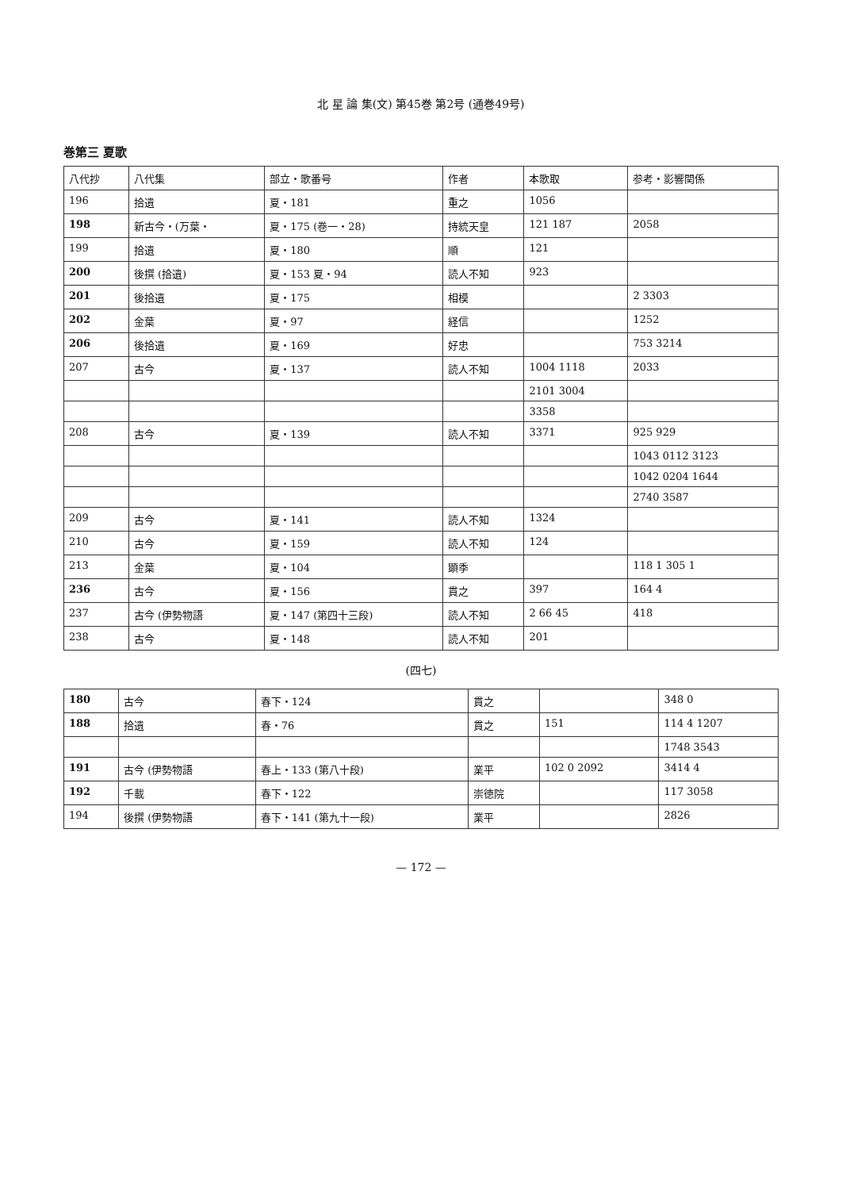北 星 論 集(文) 第45巻 第2号 (通巻49号)
巻第三 夏歌
| 八代抄 | 八代集 | 部立・歌番号 | 作者 | 本歌取 | 参考・影響関係 |
| --- | --- | --- | --- | --- | --- |
| 196 | 拾遺 | 夏・181 | 重之 | 1056 | |
| 198 | 新古今・(万葉・ | 夏・175 (巻一・28) | 持統天皇 | 121 187 | 2058 |
| 199 | 拾遺 | 夏・180 | 順 | 121 | |
| 200 | 後撰 (拾遺) | 夏・153 夏・94 | 読人不知 | 923 | |
| 201 | 後拾遺 | 夏・175 | 相模 | | 2 3303 |
| 202 | 金葉 | 夏・97 | 経信 | | 1252 |
| 206 | 後拾遺 | 夏・169 | 好忠 | | 753 3214 |
| 207 | 古今 | 夏・137 | 読人不知 | 1004 1118 | 2033 |
| | | | | 2101 3004 | |
| | | | | 3358 | |
| 208 | 古今 | 夏・139 | 読人不知 | 3371 | 925 929 |
| | | | | | 1043 0112 3123 |
| | | | | | 1042 0204 1644 |
| | | | | | 2740 3587 |
| 209 | 古今 | 夏・141 | 読人不知 | 1324 | |
| 210 | 古今 | 夏・159 | 読人不知 | 124 | |
| 213 | 金葉 | 夏・104 | 顕季 | | 118 1 305 1 |
| 236 | 古今 | 夏・156 | 貫之 | 397 | 164 4 |
| 237 | 古今 (伊勢物語 | 夏・147 (第四十三段) | 読人不知 | 2 66 45 | 418 |
| 238 | 古今 | 夏・148 | 読人不知 | 201 | |
(四七)
| 180 | 古今 | 春下・124 | 貫之 | | 348 0 |
| 188 | 拾遺 | 春・76 | 貫之 | 151 | 114 4 1207 |
| | | | | | 1748 3543 |
| 191 | 古今 (伊勢物語 | 春上・133 (第八十段) | 業平 | 102 0 2092 | 3414 4 |
| 192 | 千載 | 春下・122 | 崇徳院 | | 117 3058 |
| 194 | 後撰 (伊勢物語 | 春下・141 (第九十一段) | 業平 | | 2826 |
— 172 —